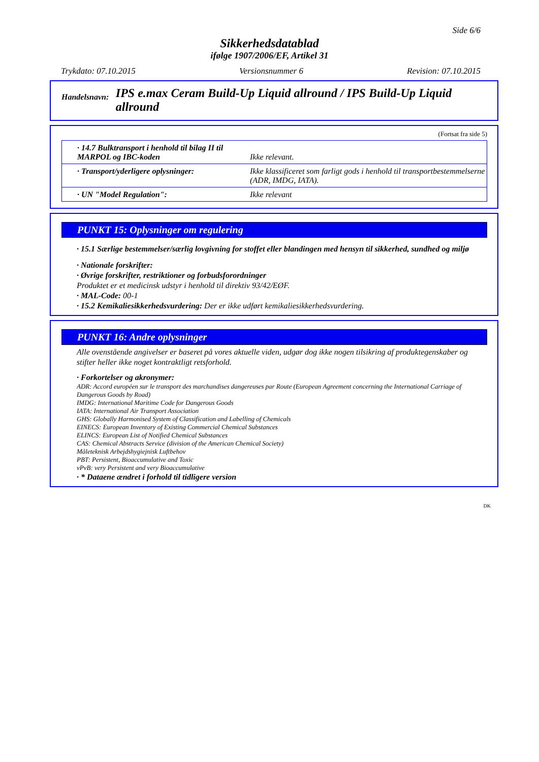Side 6/6
Sikkerhedsdatablad
ifølge 1907/2006/EF, Artikel 31
Trykdato: 07.10.2015 Versionsnummer 6 Revision: 07.10.2015
Handelsnavn:
IPS e.max Ceram Build-Up Liquid allround / IPS Build-Up Liquid allround
(Fortsat fra side 5)
| · 14.7 Bulktransport i henhold til bilag II til MARPOL og IBC-koden | Ikke relevant. |
| · Transport/yderligere oplysninger: | Ikke klassificeret som farligt gods i henhold til transportbestemmelserne (ADR, IMDG, IATA). |
| · UN "Model Regulation": | Ikke relevant |
PUNKT 15: Oplysninger om regulering
· 15.1 Særlige bestemmelser/særlig lovgivning for stoffet eller blandingen med hensyn til sikkerhed, sundhed og miljø
· Nationale forskrifter:
· Øvrige forskrifter, restriktioner og forbudsforordninger
Produktet er et medicinsk udstyr i henhold til direktiv 93/42/EØF.
· MAL-Code: 00-1
· 15.2 Kemikaliesikkerhedsvurdering: Der er ikke udført kemikaliesikkerhedsvurdering.
PUNKT 16: Andre oplysninger
Alle ovenstående angivelser er baseret på vores aktuelle viden, udgør dog ikke nogen tilsikring af produktegenskaber og stifter heller ikke noget kontraktligt retsforhold.
· Forkortelser og akronymer:
ADR: Accord européen sur le transport des marchandises dangereuses par Route (European Agreement concerning the International Carriage of Dangerous Goods by Road)
IMDG: International Maritime Code for Dangerous Goods
IATA: International Air Transport Association
GHS: Globally Harmonised System of Classification and Labelling of Chemicals
EINECS: European Inventory of Existing Commercial Chemical Substances
ELINCS: European List of Notified Chemical Substances
CAS: Chemical Abstracts Service (division of the American Chemical Society)
Måleteknisk Arbejdshygiejnisk Luftbehov
PBT: Persistent, Bioaccumulative and Toxic
vPvB: very Persistent and very Bioaccumulative
· * Dataene ændret i forhold til tidligere version
DK